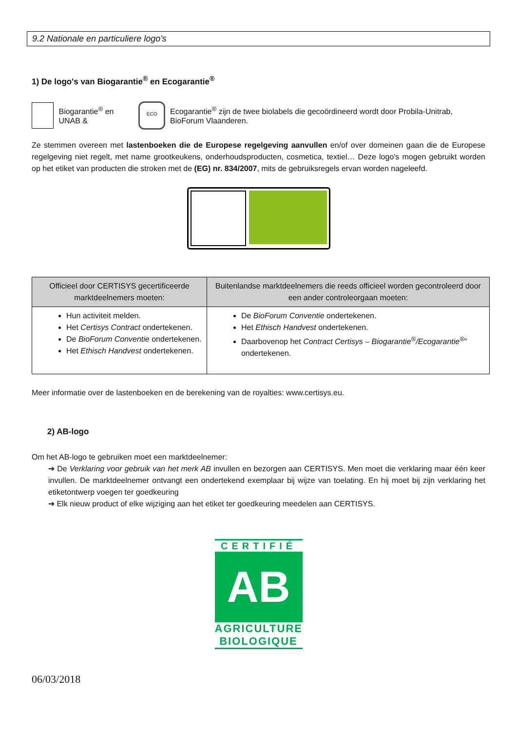9.2 Nationale en particuliere logo's
1) De logo's van Biogarantie<sup>®</sup> en Ecogarantie<sup>®</sup>
Biogarantie<sup>®</sup> en UNAB &
ECO
Ecogarantie<sup>®</sup> zijn de twee biolabels die gecoördineerd wordt door Probila-Unitrab, BioForum Vlaanderen.
Ze stemmen overeen met lastenboeken die de Europese regelgeving aanvullen en/of over domeinen gaan die de Europese regelgeving niet regelt, met name grootkeukens, onderhoudsproducten, cosmetica, textiel… Deze logo's mogen gebruikt worden op het etiket van producten die stroken met de (EG) nr. 834/2007, mits de gebruiksregels ervan worden nageleefd.
| Officieel door CERTISYS gecertificeerde marktdeelnemers moeten: | Buitenlandse marktdeelnemers die reeds officieel worden gecontroleerd door een ander controleorgaan moeten: |
| --- | --- |
| Hun activiteit melden. Het Certisys Contract ondertekenen. De BioForum Conventie ondertekenen. Het Ethisch Handvest ondertekenen. | De BioForum Conventie ondertekenen. Het Ethisch Handvest ondertekenen. Daarbovenop het Contract Certisys – Biogarantie<sup>®</sup>/Ecogarantie<sup>®</sup> ” ondertekenen. |
Meer informatie over de lastenboeken en de berekening van de royalties: www.certisys.eu.
2) AB-logo
Om het AB-logo te gebruiken moet een marktdeelnemer:
➔ De Verklaring voor gebruik van het merk AB invullen en bezorgen aan CERTISYS. Men moet die verklaring maar één keer invullen. De marktdeelnemer ontvangt een ondertekend exemplaar bij wijze van toelating. En hij moet bij zijn verklaring het etiketontwerp voegen ter goedkeuring
➔ Elk nieuw product of elke wijziging aan het etiket ter goedkeuring meedelen aan CERTISYS.
CERTIFIÉ
AB
AGRICULTURE
BIOLOGIQUE
06/03/2018